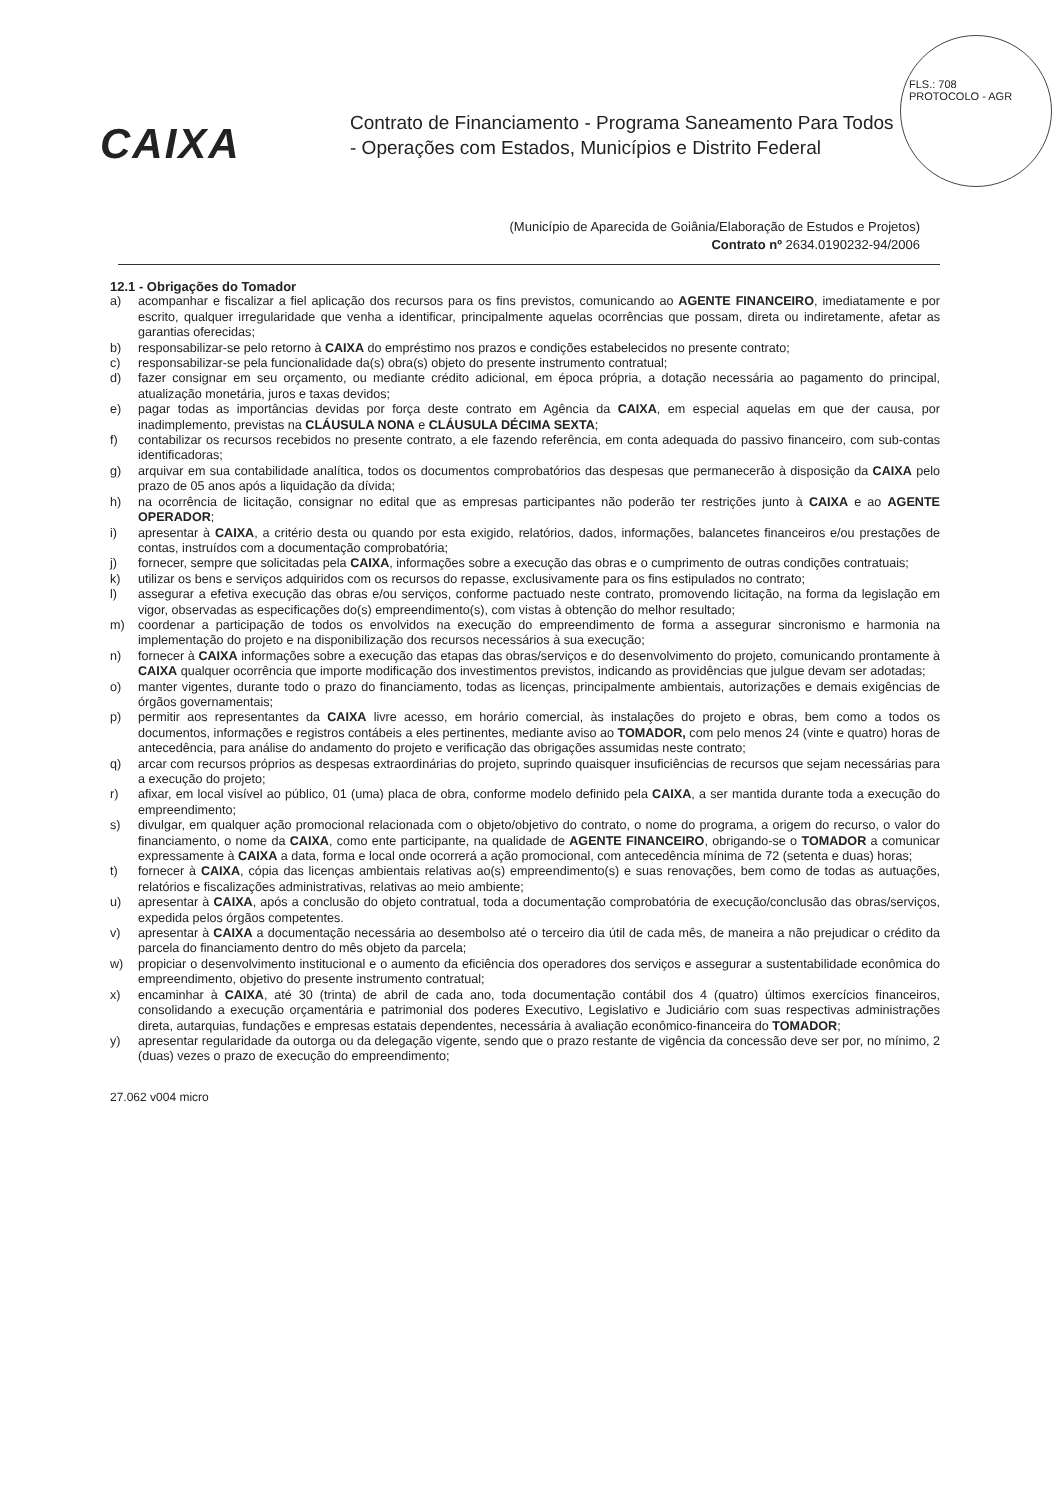FLS.: 708
PROTOCOLO - AGR
CAIXA
Contrato de Financiamento - Programa Saneamento Para Todos
- Operações com Estados, Municípios e Distrito Federal
(Município de Aparecida de Goiânia/Elaboração de Estudos e Projetos)
Contrato nº 2634.0190232-94/2006
12.1 - Obrigações do Tomador
a) acompanhar e fiscalizar a fiel aplicação dos recursos para os fins previstos, comunicando ao AGENTE FINANCEIRO, imediatamente e por escrito, qualquer irregularidade que venha a identificar, principalmente aquelas ocorrências que possam, direta ou indiretamente, afetar as garantias oferecidas;
b) responsabilizar-se pelo retorno à CAIXA do empréstimo nos prazos e condições estabelecidos no presente contrato;
c) responsabilizar-se pela funcionalidade da(s) obra(s) objeto do presente instrumento contratual;
d) fazer consignar em seu orçamento, ou mediante crédito adicional, em época própria, a dotação necessária ao pagamento do principal, atualização monetária, juros e taxas devidos;
e) pagar todas as importâncias devidas por força deste contrato em Agência da CAIXA, em especial aquelas em que der causa, por inadimplemento, previstas na CLÁUSULA NONA e CLÁUSULA DÉCIMA SEXTA;
f) contabilizar os recursos recebidos no presente contrato, a ele fazendo referência, em conta adequada do passivo financeiro, com sub-contas identificadoras;
g) arquivar em sua contabilidade analítica, todos os documentos comprobatórios das despesas que permanecerão à disposição da CAIXA pelo prazo de 05 anos após a liquidação da dívida;
h) na ocorrência de licitação, consignar no edital que as empresas participantes não poderão ter restrições junto à CAIXA e ao AGENTE OPERADOR;
i) apresentar à CAIXA, a critério desta ou quando por esta exigido, relatórios, dados, informações, balancetes financeiros e/ou prestações de contas, instruídos com a documentação comprobatória;
j) fornecer, sempre que solicitadas pela CAIXA, informações sobre a execução das obras e o cumprimento de outras condições contratuais;
k) utilizar os bens e serviços adquiridos com os recursos do repasse, exclusivamente para os fins estipulados no contrato;
l) assegurar a efetiva execução das obras e/ou serviços, conforme pactuado neste contrato, promovendo licitação, na forma da legislação em vigor, observadas as especificações do(s) empreendimento(s), com vistas à obtenção do melhor resultado;
m) coordenar a participação de todos os envolvidos na execução do empreendimento de forma a assegurar sincronismo e harmonia na implementação do projeto e na disponibilização dos recursos necessários à sua execução;
n) fornecer à CAIXA informações sobre a execução das etapas das obras/serviços e do desenvolvimento do projeto, comunicando prontamente à CAIXA qualquer ocorrência que importe modificação dos investimentos previstos, indicando as providências que julgue devam ser adotadas;
o) manter vigentes, durante todo o prazo do financiamento, todas as licenças, principalmente ambientais, autorizações e demais exigências de órgãos governamentais;
p) permitir aos representantes da CAIXA livre acesso, em horário comercial, às instalações do projeto e obras, bem como a todos os documentos, informações e registros contábeis a eles pertinentes, mediante aviso ao TOMADOR, com pelo menos 24 (vinte e quatro) horas de antecedência, para análise do andamento do projeto e verificação das obrigações assumidas neste contrato;
q) arcar com recursos próprios as despesas extraordinárias do projeto, suprindo quaisquer insuficiências de recursos que sejam necessárias para a execução do projeto;
r) afixar, em local visível ao público, 01 (uma) placa de obra, conforme modelo definido pela CAIXA, a ser mantida durante toda a execução do empreendimento;
s) divulgar, em qualquer ação promocional relacionada com o objeto/objetivo do contrato, o nome do programa, a origem do recurso, o valor do financiamento, o nome da CAIXA, como ente participante, na qualidade de AGENTE FINANCEIRO, obrigando-se o TOMADOR a comunicar expressamente à CAIXA a data, forma e local onde ocorrerá a ação promocional, com antecedência mínima de 72 (setenta e duas) horas;
t) fornecer à CAIXA, cópia das licenças ambientais relativas ao(s) empreendimento(s) e suas renovações, bem como de todas as autuações, relatórios e fiscalizações administrativas, relativas ao meio ambiente;
u) apresentar à CAIXA, após a conclusão do objeto contratual, toda a documentação comprobatória de execução/conclusão das obras/serviços, expedida pelos órgãos competentes.
v) apresentar à CAIXA a documentação necessária ao desembolso até o terceiro dia útil de cada mês, de maneira a não prejudicar o crédito da parcela do financiamento dentro do mês objeto da parcela;
w) propiciar o desenvolvimento institucional e o aumento da eficiência dos operadores dos serviços e assegurar a sustentabilidade econômica do empreendimento, objetivo do presente instrumento contratual;
x) encaminhar à CAIXA, até 30 (trinta) de abril de cada ano, toda documentação contábil dos 4 (quatro) últimos exercícios financeiros, consolidando a execução orçamentária e patrimonial dos poderes Executivo, Legislativo e Judiciário com suas respectivas administrações direta, autarquias, fundações e empresas estatais dependentes, necessária à avaliação econômico-financeira do TOMADOR;
y) apresentar regularidade da outorga ou da delegação vigente, sendo que o prazo restante de vigência da concessão deve ser por, no mínimo, 2 (duas) vezes o prazo de execução do empreendimento;
27.062 v004 micro